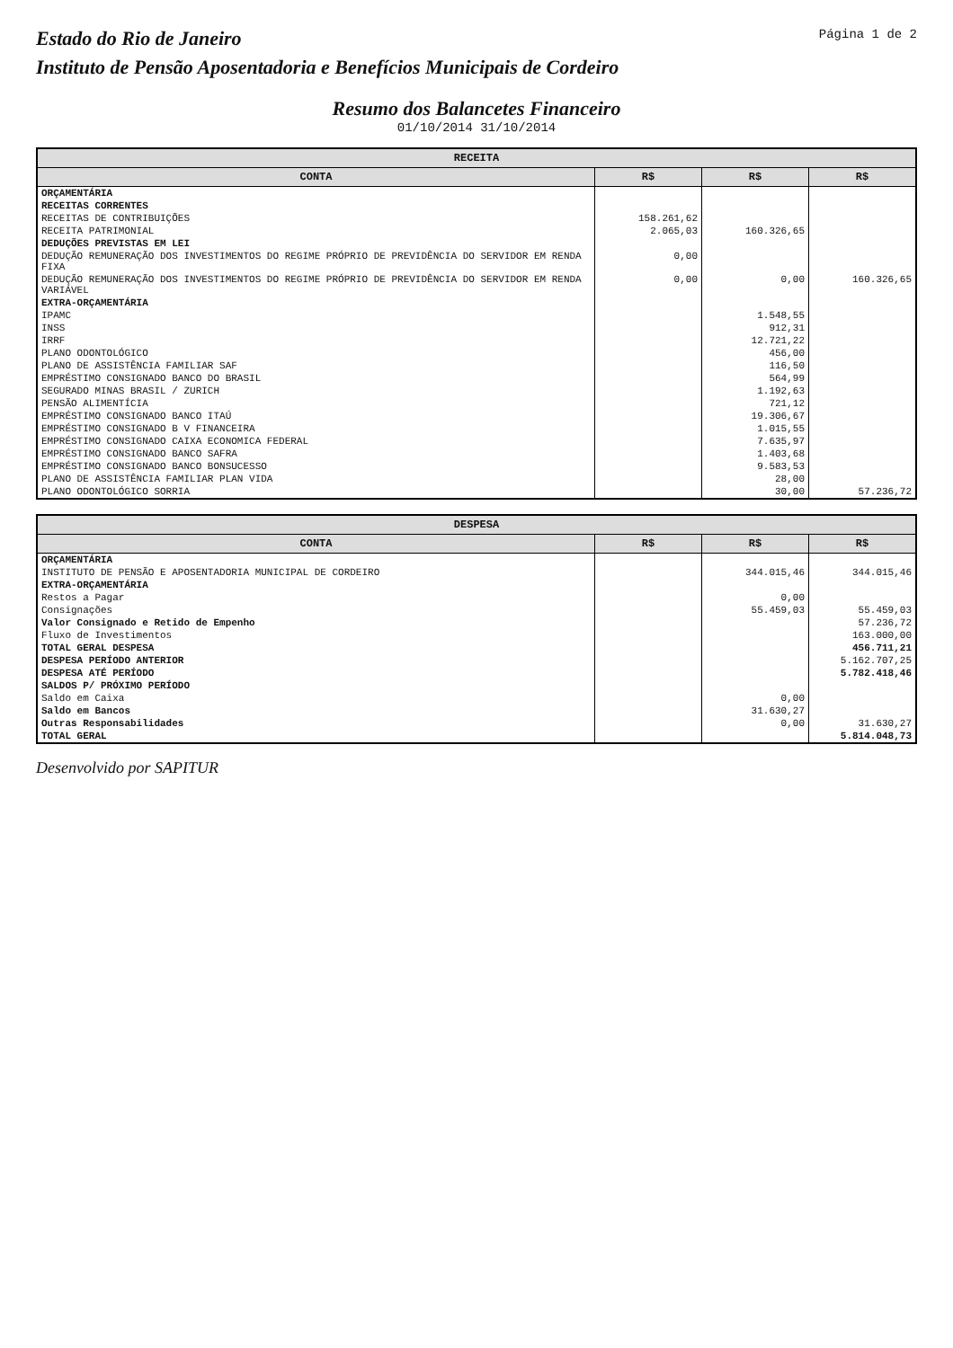Estado do Rio de Janeiro
Instituto de Pensão Aposentadoria e Benefícios Municipais de Cordeiro
Página 1 de 2
Resumo dos Balancetes Financeiro
01/10/2014 31/10/2014
| RECEITA | | | |
| --- | --- | --- | --- |
| CONTA | R$ | R$ | R$ |
| ORÇAMENTÁRIA | | | |
| RECEITAS CORRENTES | | | |
| RECEITAS DE CONTRIBUIÇÕES | 158.261,62 | | |
| RECEITA PATRIMONIAL | 2.065,03 | 160.326,65 | |
| DEDUÇÕES PREVISTAS EM LEI | | | |
| DEDUÇÃO REMUNERAÇÃO DOS INVESTIMENTOS DO REGIME PRÓPRIO DE PREVIDÊNCIA DO SERVIDOR EM RENDA FIXA | 0,00 | | |
| DEDUÇÃO REMUNERAÇÃO DOS INVESTIMENTOS DO REGIME PRÓPRIO DE PREVIDÊNCIA DO SERVIDOR EM RENDA VARIÁVEL | 0,00 | 0,00 | 160.326,65 |
| EXTRA-ORÇAMENTÁRIA | | | |
| IPAMC | | 1.548,55 | |
| INSS | | 912,31 | |
| IRRF | | 12.721,22 | |
| PLANO ODONTOLÓGICO | | 456,00 | |
| PLANO DE ASSISTÊNCIA FAMILIAR SAF | | 116,50 | |
| EMPRÉSTIMO CONSIGNADO BANCO DO BRASIL | | 564,99 | |
| SEGURADO MINAS BRASIL / ZURICH | | 1.192,63 | |
| PENSÃO ALIMENTÍCIA | | 721,12 | |
| EMPRÉSTIMO CONSIGNADO BANCO ITAÚ | | 19.306,67 | |
| EMPRÉSTIMO CONSIGNADO B V FINANCEIRA | | 1.015,55 | |
| EMPRÉSTIMO CONSIGNADO CAIXA ECONOMICA FEDERAL | | 7.635,97 | |
| EMPRÉSTIMO CONSIGNADO BANCO SAFRA | | 1.403,68 | |
| EMPRÉSTIMO CONSIGNADO BANCO BONSUCESSO | | 9.583,53 | |
| PLANO DE ASSISTÊNCIA FAMILIAR PLAN VIDA | | 28,00 | |
| PLANO ODONTOLÓGICO SORRIA | | 30,00 | 57.236,72 |
| DESPESA | | | |
| --- | --- | --- | --- |
| CONTA | R$ | R$ | R$ |
| ORÇAMENTÁRIA | | | |
| INSTITUTO DE PENSÃO E APOSENTADORIA MUNICIPAL DE CORDEIRO | | 344.015,46 | 344.015,46 |
| EXTRA-ORÇAMENTÁRIA | | | |
| Restos a Pagar | | 0,00 | |
| Consignações | | 55.459,03 | 55.459,03 |
| Valor Consignado e Retido de Empenho | | | 57.236,72 |
| Fluxo de Investimentos | | | 163.000,00 |
| TOTAL GERAL DESPESA | | | 456.711,21 |
| DESPESA PERÍODO ANTERIOR | | | 5.162.707,25 |
| DESPESA ATÉ PERÍODO | | | 5.782.418,46 |
| SALDOS P/ PRÓXIMO PERÍODO | | | |
| Saldo em Caixa | | 0,00 | |
| Saldo em Bancos | | 31.630,27 | |
| Outras Responsabilidades | | 0,00 | 31.630,27 |
| TOTAL GERAL | | | 5.814.048,73 |
Desenvolvido por SAPITUR